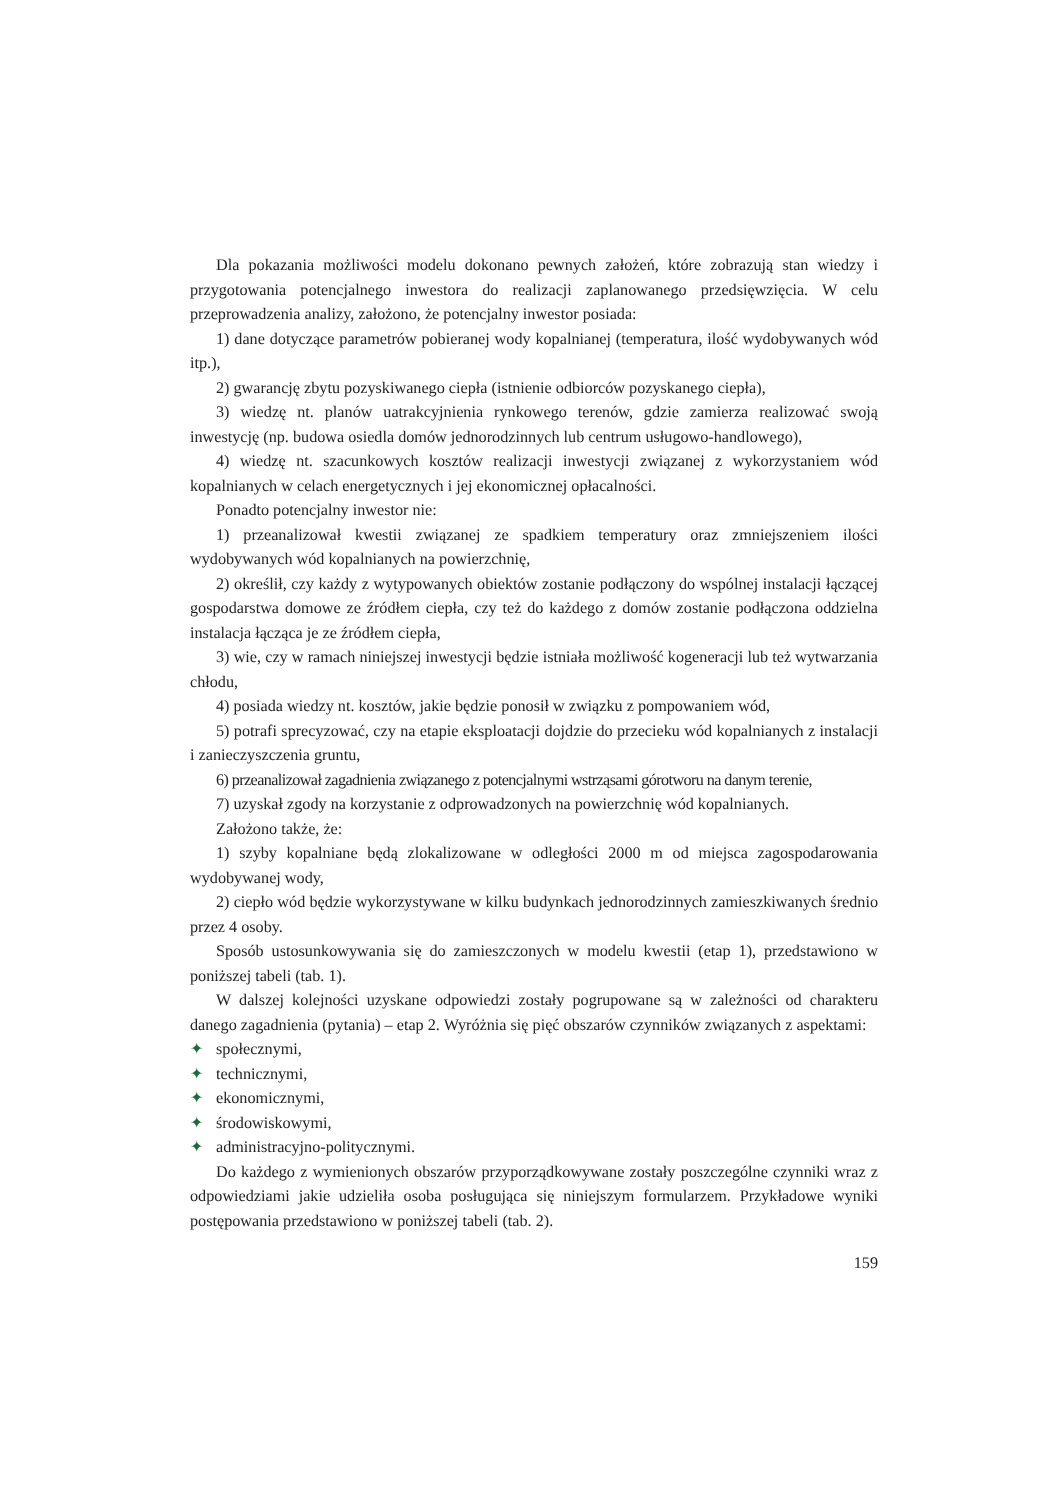Dla pokazania możliwości modelu dokonano pewnych założeń, które zobrazują stan wiedzy i przygotowania potencjalnego inwestora do realizacji zaplanowanego przedsięwzięcia. W celu przeprowadzenia analizy, założono, że potencjalny inwestor posiada:
1) dane dotyczące parametrów pobieranej wody kopalnianej (temperatura, ilość wydobywanych wód itp.),
2) gwarancję zbytu pozyskiwanego ciepła (istnienie odbiorców pozyskanego ciepła),
3) wiedzę nt. planów uatrakcyjnienia rynkowego terenów, gdzie zamierza realizować swoją inwestycję (np. budowa osiedla domów jednorodzinnych lub centrum usługowo-handlowego),
4) wiedzę nt. szacunkowych kosztów realizacji inwestycji związanej z wykorzystaniem wód kopalnianych w celach energetycznych i jej ekonomicznej opłacalności.
Ponadto potencjalny inwestor nie:
1) przeanalizował kwestii związanej ze spadkiem temperatury oraz zmniejszeniem ilości wydobywanych wód kopalnianych na powierzchnię,
2) określił, czy każdy z wytypowanych obiektów zostanie podłączony do wspólnej instalacji łączącej gospodarstwa domowe ze źródłem ciepła, czy też do każdego z domów zostanie podłączona oddzielna instalacja łącząca je ze źródłem ciepła,
3) wie, czy w ramach niniejszej inwestycji będzie istniała możliwość kogeneracji lub też wytwarzania chłodu,
4) posiada wiedzy nt. kosztów, jakie będzie ponosił w związku z pompowaniem wód,
5) potrafi sprecyzować, czy na etapie eksploatacji dojdzie do przecieku wód kopalnianych z instalacji i zanieczyszczenia gruntu,
6) przeanalizował zagadnienia związanego z potencjalnymi wstrząsami górotworu na danym terenie,
7) uzyskał zgody na korzystanie z odprowadzonych na powierzchnię wód kopalnianych.
Założono także, że:
1) szyby kopalniane będą zlokalizowane w odległości 2000 m od miejsca zagospodarowania wydobywanej wody,
2) ciepło wód będzie wykorzystywane w kilku budynkach jednorodzinnych zamieszkiwanych średnio przez 4 osoby.
Sposób ustosunkowywania się do zamieszczonych w modelu kwestii (etap 1), przedstawiono w poniższej tabeli (tab. 1).
W dalszej kolejności uzyskane odpowiedzi zostały pogrupowane są w zależności od charakteru danego zagadnienia (pytania) – etap 2. Wyróżnia się pięć obszarów czynników związanych z aspektami:
✦ społecznymi,
✦ technicznymi,
✦ ekonomicznymi,
✦ środowiskowymi,
✦ administracyjno-politycznymi.
Do każdego z wymienionych obszarów przyporządkowywane zostały poszczególne czynniki wraz z odpowiedziami jakie udzieliła osoba posługująca się niniejszym formularzem. Przykładowe wyniki postępowania przedstawiono w poniższej tabeli (tab. 2).
159